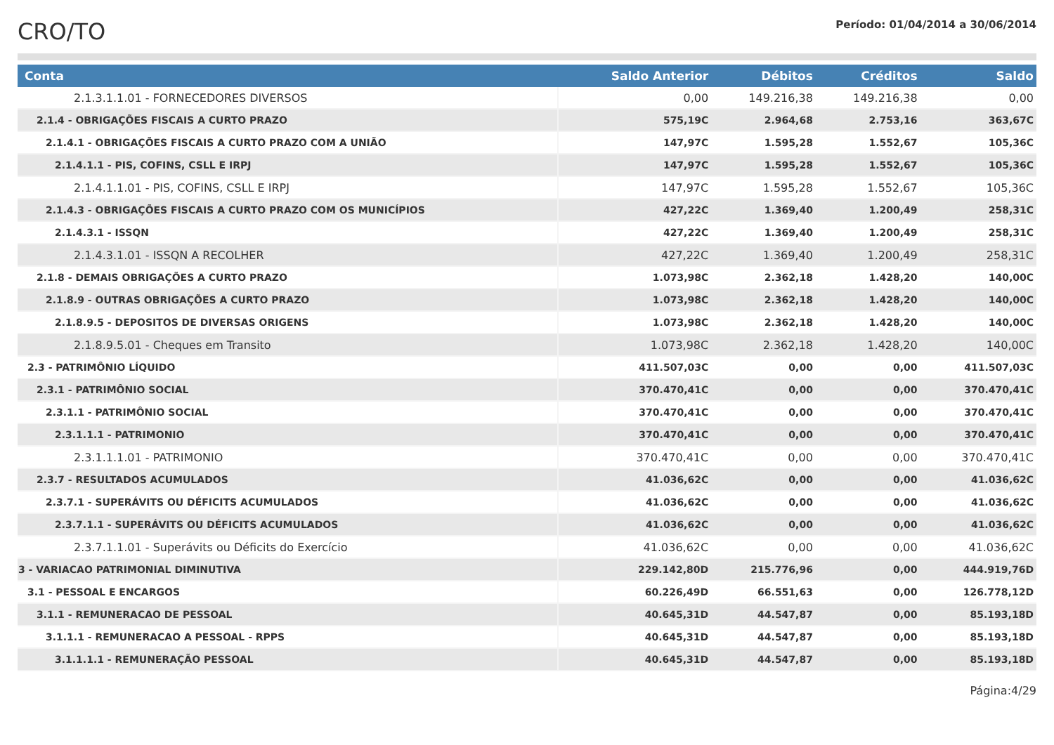CRO/TO
Período: 01/04/2014 a 30/06/2014
| Conta | Saldo Anterior | Débitos | Créditos | Saldo |
| --- | --- | --- | --- | --- |
| 2.1.3.1.1.01 - FORNECEDORES DIVERSOS | 0,00 | 149.216,38 | 149.216,38 | 0,00 |
| 2.1.4 - OBRIGAÇÕES FISCAIS A CURTO PRAZO | 575,19C | 2.964,68 | 2.753,16 | 363,67C |
| 2.1.4.1 - OBRIGAÇÕES FISCAIS A CURTO PRAZO COM A UNIÃO | 147,97C | 1.595,28 | 1.552,67 | 105,36C |
| 2.1.4.1.1 - PIS, COFINS, CSLL E IRPJ | 147,97C | 1.595,28 | 1.552,67 | 105,36C |
| 2.1.4.1.1.01 - PIS, COFINS, CSLL E IRPJ | 147,97C | 1.595,28 | 1.552,67 | 105,36C |
| 2.1.4.3 - OBRIGAÇÕES FISCAIS A CURTO PRAZO COM OS MUNICÍPIOS | 427,22C | 1.369,40 | 1.200,49 | 258,31C |
| 2.1.4.3.1 - ISSQN | 427,22C | 1.369,40 | 1.200,49 | 258,31C |
| 2.1.4.3.1.01 - ISSQN A RECOLHER | 427,22C | 1.369,40 | 1.200,49 | 258,31C |
| 2.1.8 - DEMAIS OBRIGAÇÕES A CURTO PRAZO | 1.073,98C | 2.362,18 | 1.428,20 | 140,00C |
| 2.1.8.9 - OUTRAS OBRIGAÇÕES A CURTO PRAZO | 1.073,98C | 2.362,18 | 1.428,20 | 140,00C |
| 2.1.8.9.5 - DEPOSITOS DE DIVERSAS ORIGENS | 1.073,98C | 2.362,18 | 1.428,20 | 140,00C |
| 2.1.8.9.5.01 - Cheques em Transito | 1.073,98C | 2.362,18 | 1.428,20 | 140,00C |
| 2.3 - PATRIMÔNIO LÍQUIDO | 411.507,03C | 0,00 | 0,00 | 411.507,03C |
| 2.3.1 - PATRIMÔNIO SOCIAL | 370.470,41C | 0,00 | 0,00 | 370.470,41C |
| 2.3.1.1 - PATRIMÔNIO SOCIAL | 370.470,41C | 0,00 | 0,00 | 370.470,41C |
| 2.3.1.1.1 - PATRIMONIO | 370.470,41C | 0,00 | 0,00 | 370.470,41C |
| 2.3.1.1.1.01 - PATRIMONIO | 370.470,41C | 0,00 | 0,00 | 370.470,41C |
| 2.3.7 - RESULTADOS ACUMULADOS | 41.036,62C | 0,00 | 0,00 | 41.036,62C |
| 2.3.7.1 - SUPERÁVITS OU DÉFICITS ACUMULADOS | 41.036,62C | 0,00 | 0,00 | 41.036,62C |
| 2.3.7.1.1 - SUPERÁVITS OU DÉFICITS ACUMULADOS | 41.036,62C | 0,00 | 0,00 | 41.036,62C |
| 2.3.7.1.1.01 - Superávits ou Déficits do Exercício | 41.036,62C | 0,00 | 0,00 | 41.036,62C |
| 3 - VARIACAO PATRIMONIAL DIMINUTIVA | 229.142,80D | 215.776,96 | 0,00 | 444.919,76D |
| 3.1 - PESSOAL E ENCARGOS | 60.226,49D | 66.551,63 | 0,00 | 126.778,12D |
| 3.1.1 - REMUNERACAO DE PESSOAL | 40.645,31D | 44.547,87 | 0,00 | 85.193,18D |
| 3.1.1.1 - REMUNERACAO A PESSOAL - RPPS | 40.645,31D | 44.547,87 | 0,00 | 85.193,18D |
| 3.1.1.1.1 - REMUNERAÇÃO PESSOAL | 40.645,31D | 44.547,87 | 0,00 | 85.193,18D |
Página:4/29